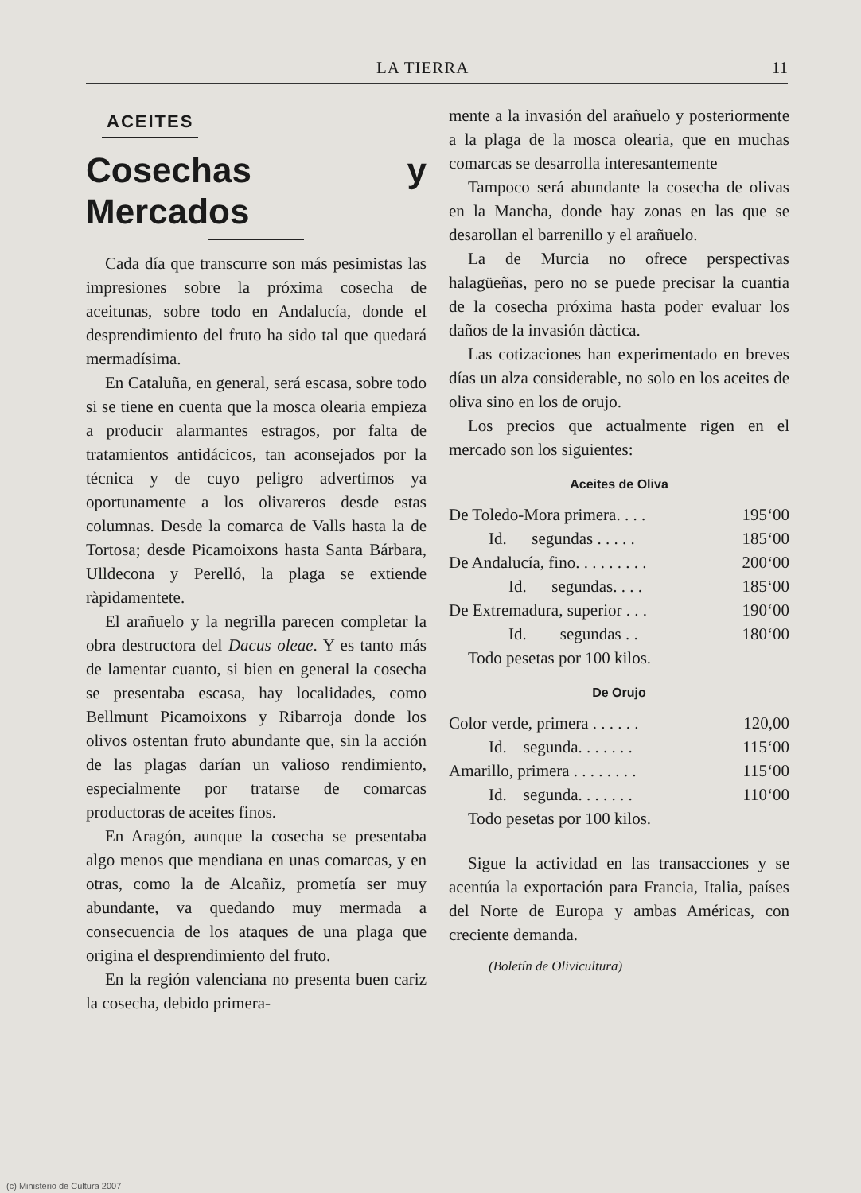LA TIERRA 11
ACEITES
Cosechas y Mercados
Cada día que transcurre son más pesimistas las impresiones sobre la próxima cosecha de aceitunas, sobre todo en Andalucía, donde el desprendimiento del fruto ha sido tal que quedará mermadísima.
En Cataluña, en general, será escasa, sobre todo si se tiene en cuenta que la mosca olearia empieza a producir alarmantes estragos, por falta de tratamientos antidácicos, tan aconsejados por la técnica y de cuyo peligro advertimos ya oportunamente a los olivareros desde estas columnas. Desde la comarca de Valls hasta la de Tortosa; desde Picamoixons hasta Santa Bárbara, Ulldecona y Perelló, la plaga se extiende ràpidamentete.
El arañuelo y la negrilla parecen completar la obra destructora del Dacus oleae. Y es tanto más de lamentar cuanto, si bien en general la cosecha se presentaba escasa, hay localidades, como Bellmunt Picamoixons y Ribarroja donde los olivos ostentan fruto abundante que, sin la acción de las plagas darían un valioso rendimiento, especialmente por tratarse de comarcas productoras de aceites finos.
En Aragón, aunque la cosecha se presentaba algo menos que mendiana en unas comarcas, y en otras, como la de Alcañiz, prometía ser muy abundante, va quedando muy mermada a consecuencia de los ataques de una plaga que origina el desprendimiento del fruto.
En la región valenciana no presenta buen cariz la cosecha, debido primera-
mente a la invasión del arañuelo y posteriormente a la plaga de la mosca olearia, que en muchas comarcas se desarrolla interesantemente
Tampoco será abundante la cosecha de olivas en la Mancha, donde hay zonas en las que se desarollan el barrenillo y el arañuelo.
La de Murcia no ofrece perspectivas halagüeñas, pero no se puede precisar la cuantia de la cosecha próxima hasta poder evaluar los daños de la invasión dàctica.
Las cotizaciones han experimentado en breves días un alza considerable, no solo en los aceites de oliva sino en los de orujo.
Los precios que actualmente rigen en el mercado son los siguientes:
Aceites de Oliva
| De Toledo-Mora primera. . . . | 195‘00 |
| Id. segundas . . . . . | 185‘00 |
| De Andalucía, fino. . . . . . . . . | 200‘00 |
| Id. segundas. . . . | 185‘00 |
| De Extremadura, superior . . . | 190‘00 |
| Id. segundas . . | 180‘00 |
Todo pesetas por 100 kilos.
De Orujo
| Color verde, primera . . . . . . | 120,00 |
| Id. segunda. . . . . . . | 115‘00 |
| Amarillo, primera . . . . . . . . | 115‘00 |
| Id. segunda. . . . . . . | 110‘00 |
Todo pesetas por 100 kilos.
Sigue la actividad en las transacciones y se acentúa la exportación para Francia, Italia, países del Norte de Europa y ambas Américas, con creciente demanda.
(Boletín de Olivicultura)
(c) Ministerio de Cultura 2007